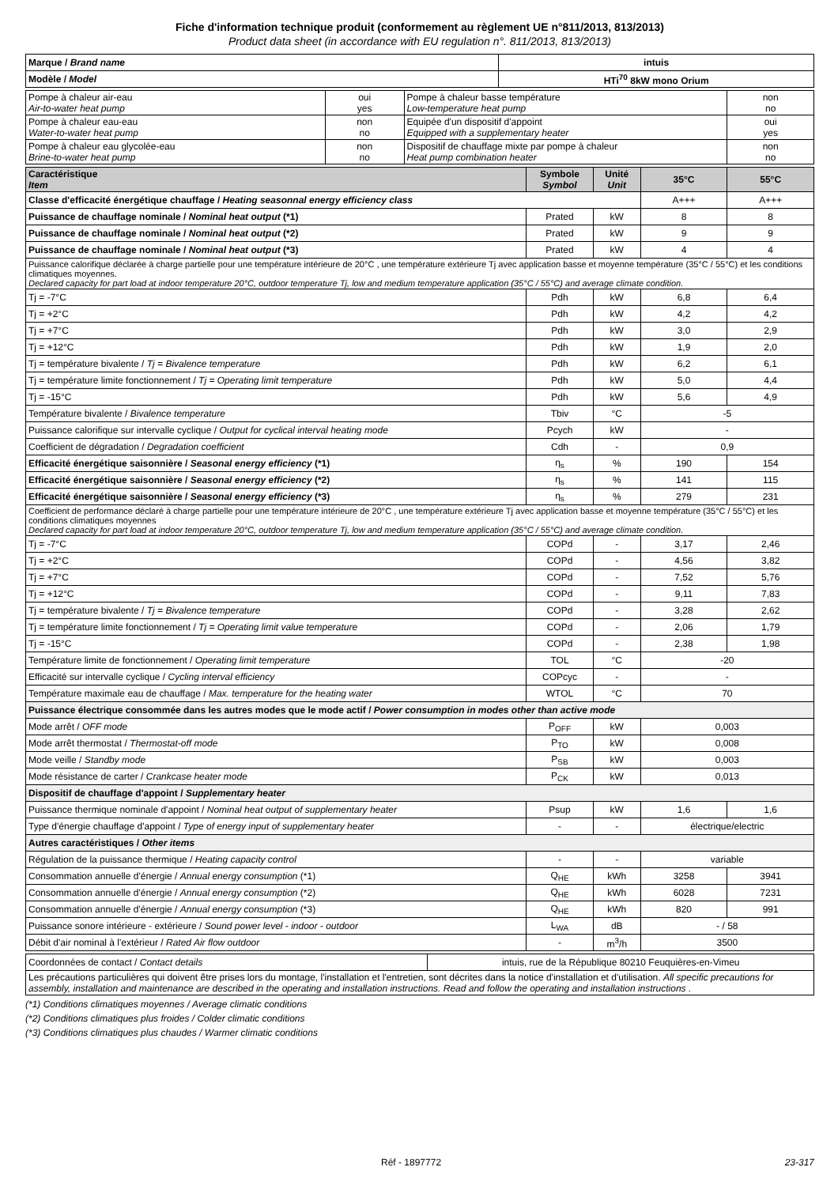Fiche d'information technique produit (conformement au règlement UE n°811/2013, 813/2013)
Product data sheet (in accordance with EU regulation n°. 811/2013, 813/2013)
| Marque / Brand name | intuis |
| Modèle / Model | HTi<sup>70</sup> 8kW mono Orium |
| Pompe à chaleur air-eau Air-to-water heat pump | oui yes | Pompe à chaleur basse température Low-temperature heat pump | non no |
| Pompe à chaleur eau-eau Water-to-water heat pump | non no | Equipée d'un dispositif d'appoint Equipped with a supplementary heater | oui yes |
| Pompe à chaleur eau glycolée-eau Brine-to-water heat pump | non no | Dispositif de chauffage mixte par pompe à chaleur Heat pump combination heater | non no |
| Caractéristique Item | Symbole Symbol | Unité Unit | 35°C | 55°C |
| --- | --- | --- | --- | --- |
| Classe d'efficacité énergétique chauffage / Heating seasonnal energy efficiency class | | | A+++ | A+++ |
| Puissance de chauffage nominale / Nominal heat output (*1) | Prated | kW | 8 | 8 |
| Puissance de chauffage nominale / Nominal heat output (*2) | Prated | kW | 9 | 9 |
| Puissance de chauffage nominale / Nominal heat output (*3) | Prated | kW | 4 | 4 |
| Puissance calorifique déclarée à charge partielle pour une température intérieure de 20°C , une température extérieure Tj avec application basse et moyenne température (35°C / 55°C) et les conditions climatiques moyennes. Declared capacity for part load at indoor temperature 20°C, outdoor temperature Tj, low and medium temperature application (35°C / 55°C) and average climate condition. | | | | |
| Tj = -7°C | Pdh | kW | 6,8 | 6,4 |
| Tj = +2°C | Pdh | kW | 4,2 | 4,2 |
| Tj = +7°C | Pdh | kW | 3,0 | 2,9 |
| Tj = +12°C | Pdh | kW | 1,9 | 2,0 |
| Tj = température bivalente / Tj = Bivalence temperature | Pdh | kW | 6,2 | 6,1 |
| Tj = température limite fonctionnement / Tj = Operating limit temperature | Pdh | kW | 5,0 | 4,4 |
| Tj = -15°C | Pdh | kW | 5,6 | 4,9 |
| Température bivalente / Bivalence temperature | Tbiv | °C | -5 | |
| Puissance calorifique sur intervalle cyclique / Output for cyclical interval heating mode | Pcych | kW | - | |
| Coefficient de dégradation / Degradation coefficient | Cdh | - | 0,9 | |
| Efficacité énergétique saisonnière / Seasonal energy efficiency (*1) | η<sub>s</sub> | % | 190 | 154 |
| Efficacité énergétique saisonnière / Seasonal energy efficiency (*2) | η<sub>s</sub> | % | 141 | 115 |
| Efficacité énergétique saisonnière / Seasonal energy efficiency (*3) | η<sub>s</sub> | % | 279 | 231 |
| Coefficient de performance déclaré à charge partielle pour une température intérieure de 20°C , une température extérieure Tj avec application basse et moyenne température (35°C / 55°C) et les conditions climatiques moyennes Declared capacity for part load at indoor temperature 20°C, outdoor temperature Tj, low and medium temperature application (35°C / 55°C) and average climate condition. | | | | |
| Tj = -7°C | COPd | - | 3,17 | 2,46 |
| Tj = +2°C | COPd | - | 4,56 | 3,82 |
| Tj = +7°C | COPd | - | 7,52 | 5,76 |
| Tj = +12°C | COPd | - | 9,11 | 7,83 |
| Tj = température bivalente / Tj = Bivalence temperature | COPd | - | 3,28 | 2,62 |
| Tj = température limite fonctionnement / Tj = Operating limit value temperature | COPd | - | 2,06 | 1,79 |
| Tj = -15°C | COPd | - | 2,38 | 1,98 |
| Température limite de fonctionnement / Operating limit temperature | TOL | °C | -20 | |
| Efficacité sur intervalle cyclique / Cycling interval efficiency | COPcyc | - | - | |
| Température maximale eau de chauffage / Max. temperature for the heating water | WTOL | °C | 70 | |
| Puissance électrique consommée dans les autres modes que le mode actif / Power consumption in modes other than active mode | | | | |
| Mode arrêt / OFF mode | P<sub>OFF</sub> | kW | 0,003 | |
| Mode arrêt thermostat / Thermostat-off mode | P<sub>TO</sub> | kW | 0,008 | |
| Mode veille / Standby mode | P<sub>SB</sub> | kW | 0,003 | |
| Mode résistance de carter / Crankcase heater mode | P<sub>CK</sub> | kW | 0,013 | |
| Dispositif de chauffage d'appoint / Supplementary heater | | | | |
| Puissance thermique nominale d'appoint / Nominal heat output of supplementary heater | Psup | kW | 1,6 | 1,6 |
| Type d'énergie chauffage d'appoint / Type of energy input of supplementary heater | - | - | électrique/electric | |
| Autres caractéristiques / Other items | | | | |
| Régulation de la puissance thermique / Heating capacity control | - | - | variable | |
| Consommation annuelle d'énergie / Annual energy consumption (*1) | Q<sub>HE</sub> | kWh | 3258 | 3941 |
| Consommation annuelle d'énergie / Annual energy consumption (*2) | Q<sub>HE</sub> | kWh | 6028 | 7231 |
| Consommation annuelle d'énergie / Annual energy consumption (*3) | Q<sub>HE</sub> | kWh | 820 | 991 |
| Puissance sonore intérieure - extérieure / Sound power level - indoor - outdoor | L<sub>WA</sub> | dB | - / 58 | |
| Débit d'air nominal à l'extérieur / Rated Air flow outdoor | - | m<sup>3</sup>/h | 3500 | |
| Coordonnées de contact / Contact details | intuis, rue de la République 80210 Feuquières-en-Vimeu |
| Les précautions particulières qui doivent être prises lors du montage, l'installation et l'entretien, sont décrites dans la notice d'installation et d'utilisation. All specific precautions for assembly, installation and maintenance are described in the operating and installation instructions. Read and follow the operating and installation instructions . | |
(*1) Conditions climatiques moyennes / Average climatic conditions
(*2) Conditions climatiques plus froides / Colder climatic conditions
(*3) Conditions climatiques plus chaudes / Warmer climatic conditions
Réf - 1897772 23-317